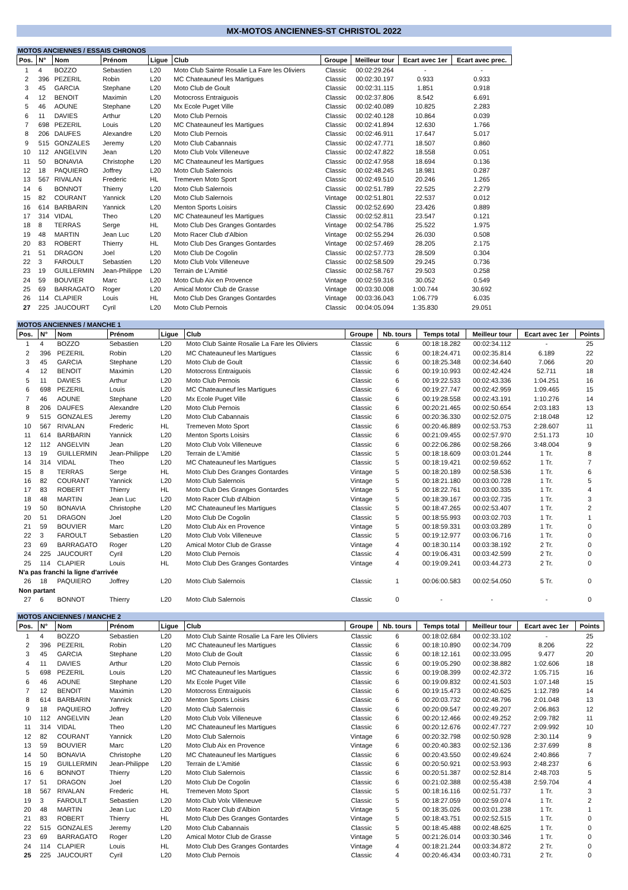MX-MOTOS ANCIENNES-ST CHRISTOL 2022
MOTOS ANCIENNES / ESSAIS CHRONOS
| Pos. | N° | Nom | Prénom | Ligue | Club | Groupe | Meilleur tour | Ecart avec 1er | Ecart avec prec. |
| --- | --- | --- | --- | --- | --- | --- | --- | --- | --- |
| 1 | 4 | BOZZO | Sebastien | L20 | Moto Club Sainte Rosalie La Fare les Oliviers | Classic | 00:02:29.264 | - | - |
| 2 | 396 | PEZERIL | Robin | L20 | MC Chateauneuf les Martigues | Classic | 00:02:30.197 | 0.933 | 0.933 |
| 3 | 45 | GARCIA | Stephane | L20 | Moto Club de Goult | Classic | 00:02:31.115 | 1.851 | 0.918 |
| 4 | 12 | BENOIT | Maximin | L20 | Motocross Entraiguois | Classic | 00:02:37.806 | 8.542 | 6.691 |
| 5 | 46 | AOUNE | Stephane | L20 | Mx Ecole Puget Ville | Classic | 00:02:40.089 | 10.825 | 2.283 |
| 6 | 11 | DAVIES | Arthur | L20 | Moto Club Pernois | Classic | 00:02:40.128 | 10.864 | 0.039 |
| 7 | 698 | PEZERIL | Louis | L20 | MC Chateauneuf les Martigues | Classic | 00:02:41.894 | 12.630 | 1.766 |
| 8 | 206 | DAUFES | Alexandre | L20 | Moto Club Pernois | Classic | 00:02:46.911 | 17.647 | 5.017 |
| 9 | 515 | GONZALES | Jeremy | L20 | Moto Club Cabannais | Classic | 00:02:47.771 | 18.507 | 0.860 |
| 10 | 112 | ANGELVIN | Jean | L20 | Moto Club Volx Villeneuve | Classic | 00:02:47.822 | 18.558 | 0.051 |
| 11 | 50 | BONAVIA | Christophe | L20 | MC Chateauneuf les Martigues | Classic | 00:02:47.958 | 18.694 | 0.136 |
| 12 | 18 | PAQUIERO | Joffrey | L20 | Moto Club Salernois | Classic | 00:02:48.245 | 18.981 | 0.287 |
| 13 | 567 | RIVALAN | Frederic | HL | Tremeven Moto Sport | Classic | 00:02:49.510 | 20.246 | 1.265 |
| 14 | 6 | BONNOT | Thierry | L20 | Moto Club Salernois | Classic | 00:02:51.789 | 22.525 | 2.279 |
| 15 | 82 | COURANT | Yannick | L20 | Moto Club Salernois | Vintage | 00:02:51.801 | 22.537 | 0.012 |
| 16 | 614 | BARBARIN | Yannick | L20 | Menton Sports Loisirs | Classic | 00:02:52.690 | 23.426 | 0.889 |
| 17 | 314 | VIDAL | Theo | L20 | MC Chateauneuf les Martigues | Classic | 00:02:52.811 | 23.547 | 0.121 |
| 18 | 8 | TERRAS | Serge | HL | Moto Club Des Granges Gontardes | Vintage | 00:02:54.786 | 25.522 | 1.975 |
| 19 | 48 | MARTIN | Jean Luc | L20 | Moto Racer Club d'Albion | Vintage | 00:02:55.294 | 26.030 | 0.508 |
| 20 | 83 | ROBERT | Thierry | HL | Moto Club Des Granges Gontardes | Vintage | 00:02:57.469 | 28.205 | 2.175 |
| 21 | 51 | DRAGON | Joel | L20 | Moto Club De Cogolin | Classic | 00:02:57.773 | 28.509 | 0.304 |
| 22 | 3 | FAROULT | Sebastien | L20 | Moto Club Volx Villeneuve | Classic | 00:02:58.509 | 29.245 | 0.736 |
| 23 | 19 | GUILLERMIN | Jean-Philippe | L20 | Terrain de L'Amitié | Classic | 00:02:58.767 | 29.503 | 0.258 |
| 24 | 59 | BOUVIER | Marc | L20 | Moto Club Aix en Provence | Vintage | 00:02:59.316 | 30.052 | 0.549 |
| 25 | 69 | BARRAGATO | Roger | L20 | Amical Motor Club de Grasse | Vintage | 00:03:30.008 | 1:00.744 | 30.692 |
| 26 | 114 | CLAPIER | Louis | HL | Moto Club Des Granges Gontardes | Vintage | 00:03:36.043 | 1:06.779 | 6.035 |
| 27 | 225 | JAUCOURT | Cyril | L20 | Moto Club Pernois | Classic | 00:04:05.094 | 1:35.830 | 29.051 |
MOTOS ANCIENNES / MANCHE 1
| Pos. | N° | Nom | Prénom | Ligue | Club | Groupe | Nb. tours | Temps total | Meilleur tour | Ecart avec 1er | Points |
| --- | --- | --- | --- | --- | --- | --- | --- | --- | --- | --- | --- |
| 1 | 4 | BOZZO | Sebastien | L20 | Moto Club Sainte Rosalie La Fare les Oliviers | Classic | 6 | 00:18:18.282 | 00:02:34.112 | - | 25 |
| 2 | 396 | PEZERIL | Robin | L20 | MC Chateauneuf les Martigues | Classic | 6 | 00:18:24.471 | 00:02:35.814 | 6.189 | 22 |
| 3 | 45 | GARCIA | Stephane | L20 | Moto Club de Goult | Classic | 6 | 00:18:25.348 | 00:02:34.640 | 7.066 | 20 |
| 4 | 12 | BENOIT | Maximin | L20 | Motocross Entraiguois | Classic | 6 | 00:19:10.993 | 00:02:42.424 | 52.711 | 18 |
| 5 | 11 | DAVIES | Arthur | L20 | Moto Club Pernois | Classic | 6 | 00:19:22.533 | 00:02:43.336 | 1:04.251 | 16 |
| 6 | 698 | PEZERIL | Louis | L20 | MC Chateauneuf les Martigues | Classic | 6 | 00:19:27.747 | 00:02:42.959 | 1:09.465 | 15 |
| 7 | 46 | AOUNE | Stephane | L20 | Mx Ecole Puget Ville | Classic | 6 | 00:19:28.558 | 00:02:43.191 | 1:10.276 | 14 |
| 8 | 206 | DAUFES | Alexandre | L20 | Moto Club Pernois | Classic | 6 | 00:20:21.465 | 00:02:50.654 | 2:03.183 | 13 |
| 9 | 515 | GONZALES | Jeremy | L20 | Moto Club Cabannais | Classic | 6 | 00:20:36.330 | 00:02:52.075 | 2:18.048 | 12 |
| 10 | 567 | RIVALAN | Frederic | HL | Tremeven Moto Sport | Classic | 6 | 00:20:46.889 | 00:02:53.753 | 2:28.607 | 11 |
| 11 | 614 | BARBARIN | Yannick | L20 | Menton Sports Loisirs | Classic | 6 | 00:21:09.455 | 00:02:57.970 | 2:51.173 | 10 |
| 12 | 112 | ANGELVIN | Jean | L20 | Moto Club Volx Villeneuve | Classic | 6 | 00:22:06.286 | 00:02:58.266 | 3:48.004 | 9 |
| 13 | 19 | GUILLERMIN | Jean-Philippe | L20 | Terrain de L'Amitié | Classic | 5 | 00:18:18.609 | 00:03:01.244 | 1 Tr. | 8 |
| 14 | 314 | VIDAL | Theo | L20 | MC Chateauneuf les Martigues | Classic | 5 | 00:18:19.421 | 00:02:59.652 | 1 Tr. | 7 |
| 15 | 8 | TERRAS | Serge | HL | Moto Club Des Granges Gontardes | Vintage | 5 | 00:18:20.189 | 00:02:58.536 | 1 Tr. | 6 |
| 16 | 82 | COURANT | Yannick | L20 | Moto Club Salernois | Vintage | 5 | 00:18:21.180 | 00:03:00.728 | 1 Tr. | 5 |
| 17 | 83 | ROBERT | Thierry | HL | Moto Club Des Granges Gontardes | Vintage | 5 | 00:18:22.761 | 00:03:00.335 | 1 Tr. | 4 |
| 18 | 48 | MARTIN | Jean Luc | L20 | Moto Racer Club d'Albion | Vintage | 5 | 00:18:39.167 | 00:03:02.735 | 1 Tr. | 3 |
| 19 | 50 | BONAVIA | Christophe | L20 | MC Chateauneuf les Martigues | Classic | 5 | 00:18:47.265 | 00:02:53.407 | 1 Tr. | 2 |
| 20 | 51 | DRAGON | Joel | L20 | Moto Club De Cogolin | Classic | 5 | 00:18:55.993 | 00:03:02.703 | 1 Tr. | 1 |
| 21 | 59 | BOUVIER | Marc | L20 | Moto Club Aix en Provence | Vintage | 5 | 00:18:59.331 | 00:03:03.289 | 1 Tr. | 0 |
| 22 | 3 | FAROULT | Sebastien | L20 | Moto Club Volx Villeneuve | Classic | 5 | 00:19:12.977 | 00:03:06.716 | 1 Tr. | 0 |
| 23 | 69 | BARRAGATO | Roger | L20 | Amical Motor Club de Grasse | Vintage | 4 | 00:18:30.114 | 00:03:38.192 | 2 Tr. | 0 |
| 24 | 225 | JAUCOURT | Cyril | L20 | Moto Club Pernois | Classic | 4 | 00:19:06.431 | 00:03:42.599 | 2 Tr. | 0 |
| 25 | 114 | CLAPIER | Louis | HL | Moto Club Des Granges Gontardes | Vintage | 4 | 00:19:09.241 | 00:03:44.273 | 2 Tr. | 0 |
| N'a pas franchi la ligne d'arrivée | | | | | | | | | | | |
| 26 | 18 | PAQUIERO | Joffrey | L20 | Moto Club Salernois | Classic | 1 | 00:06:00.583 | 00:02:54.050 | 5 Tr. | 0 |
| Non partant | | | | | | | | | | | |
| 27 | 6 | BONNOT | Thierry | L20 | Moto Club Salernois | Classic | 0 | - | - | - | 0 |
MOTOS ANCIENNES / MANCHE 2
| Pos. | N° | Nom | Prénom | Ligue | Club | Groupe | Nb. tours | Temps total | Meilleur tour | Ecart avec 1er | Points |
| --- | --- | --- | --- | --- | --- | --- | --- | --- | --- | --- | --- |
| 1 | 4 | BOZZO | Sebastien | L20 | Moto Club Sainte Rosalie La Fare les Oliviers | Classic | 6 | 00:18:02.684 | 00:02:33.102 | - | 25 |
| 2 | 396 | PEZERIL | Robin | L20 | MC Chateauneuf les Martigues | Classic | 6 | 00:18:10.890 | 00:02:34.709 | 8.206 | 22 |
| 3 | 45 | GARCIA | Stephane | L20 | Moto Club de Goult | Classic | 6 | 00:18:12.161 | 00:02:33.095 | 9.477 | 20 |
| 4 | 11 | DAVIES | Arthur | L20 | Moto Club Pernois | Classic | 6 | 00:19:05.290 | 00:02:38.882 | 1:02.606 | 18 |
| 5 | 698 | PEZERIL | Louis | L20 | MC Chateauneuf les Martigues | Classic | 6 | 00:19:08.399 | 00:02:42.372 | 1:05.715 | 16 |
| 6 | 46 | AOUNE | Stephane | L20 | Mx Ecole Puget Ville | Classic | 6 | 00:19:09.832 | 00:02:41.503 | 1:07.148 | 15 |
| 7 | 12 | BENOIT | Maximin | L20 | Motocross Entraiguois | Classic | 6 | 00:19:15.473 | 00:02:40.625 | 1:12.789 | 14 |
| 8 | 614 | BARBARIN | Yannick | L20 | Menton Sports Loisirs | Classic | 6 | 00:20:03.732 | 00:02:48.796 | 2:01.048 | 13 |
| 9 | 18 | PAQUIERO | Joffrey | L20 | Moto Club Salernois | Classic | 6 | 00:20:09.547 | 00:02:49.207 | 2:06.863 | 12 |
| 10 | 112 | ANGELVIN | Jean | L20 | Moto Club Volx Villeneuve | Classic | 6 | 00:20:12.466 | 00:02:49.252 | 2:09.782 | 11 |
| 11 | 314 | VIDAL | Theo | L20 | MC Chateauneuf les Martigues | Classic | 6 | 00:20:12.676 | 00:02:47.727 | 2:09.992 | 10 |
| 12 | 82 | COURANT | Yannick | L20 | Moto Club Salernois | Vintage | 6 | 00:20:32.798 | 00:02:50.928 | 2:30.114 | 9 |
| 13 | 59 | BOUVIER | Marc | L20 | Moto Club Aix en Provence | Vintage | 6 | 00:20:40.383 | 00:02:52.136 | 2:37.699 | 8 |
| 14 | 50 | BONAVIA | Christophe | L20 | MC Chateauneuf les Martigues | Classic | 6 | 00:20:43.550 | 00:02:49.624 | 2:40.866 | 7 |
| 15 | 19 | GUILLERMIN | Jean-Philippe | L20 | Terrain de L'Amitié | Classic | 6 | 00:20:50.921 | 00:02:53.993 | 2:48.237 | 6 |
| 16 | 6 | BONNOT | Thierry | L20 | Moto Club Salernois | Classic | 6 | 00:20:51.387 | 00:02:52.814 | 2:48.703 | 5 |
| 17 | 51 | DRAGON | Joel | L20 | Moto Club De Cogolin | Classic | 6 | 00:21:02.388 | 00:02:55.438 | 2:59.704 | 4 |
| 18 | 567 | RIVALAN | Frederic | HL | Tremeven Moto Sport | Classic | 5 | 00:18:16.116 | 00:02:51.737 | 1 Tr. | 3 |
| 19 | 3 | FAROULT | Sebastien | L20 | Moto Club Volx Villeneuve | Classic | 5 | 00:18:27.059 | 00:02:59.074 | 1 Tr. | 2 |
| 20 | 48 | MARTIN | Jean Luc | L20 | Moto Racer Club d'Albion | Vintage | 5 | 00:18:35.026 | 00:03:01.238 | 1 Tr. | 1 |
| 21 | 83 | ROBERT | Thierry | HL | Moto Club Des Granges Gontardes | Vintage | 5 | 00:18:43.751 | 00:02:52.515 | 1 Tr. | 0 |
| 22 | 515 | GONZALES | Jeremy | L20 | Moto Club Cabannais | Classic | 5 | 00:18:45.488 | 00:02:48.625 | 1 Tr. | 0 |
| 23 | 69 | BARRAGATO | Roger | L20 | Amical Motor Club de Grasse | Vintage | 5 | 00:21:26.014 | 00:03:30.346 | 1 Tr. | 0 |
| 24 | 114 | CLAPIER | Louis | HL | Moto Club Des Granges Gontardes | Vintage | 4 | 00:18:21.244 | 00:03:34.872 | 2 Tr. | 0 |
| 25 | 225 | JAUCOURT | Cyril | L20 | Moto Club Pernois | Classic | 4 | 00:20:46.434 | 00:03:40.731 | 2 Tr. | 0 |